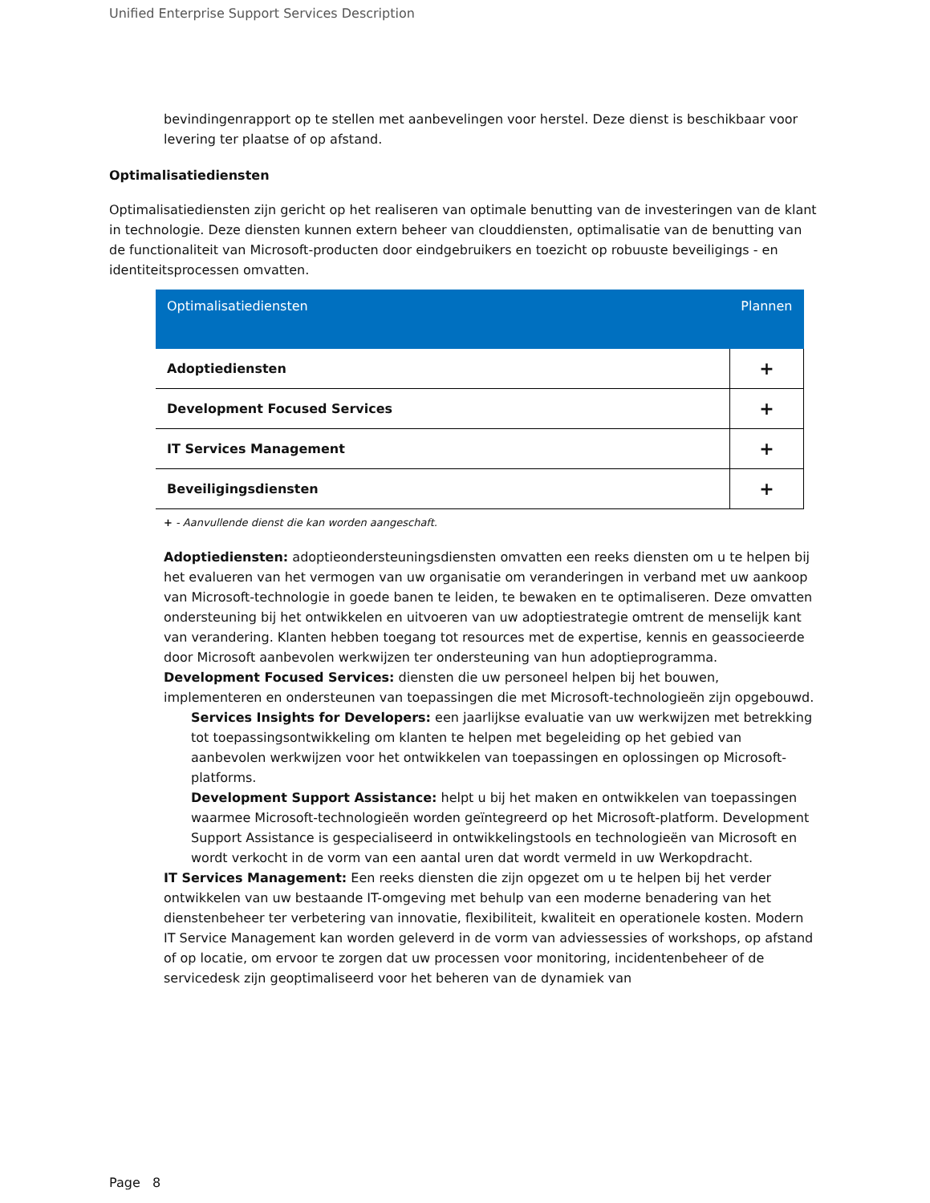Unified Enterprise Support Services Description
bevindingenrapport op te stellen met aanbevelingen voor herstel. Deze dienst is beschikbaar voor levering ter plaatse of op afstand.
Optimalisatiediensten
Optimalisatiediensten zijn gericht op het realiseren van optimale benutting van de investeringen van de klant in technologie. Deze diensten kunnen extern beheer van clouddiensten, optimalisatie van de benutting van de functionaliteit van Microsoft-producten door eindgebruikers en toezicht op robuuste beveiligings - en identiteitsprocessen omvatten.
| Optimalisatiediensten | Plannen |
| --- | --- |
| Adoptiediensten | + |
| Development Focused Services | + |
| IT Services Management | + |
| Beveiligingsdiensten | + |
+ - Aanvullende dienst die kan worden aangeschaft.
Adoptiediensten: adoptieondersteuningsdiensten omvatten een reeks diensten om u te helpen bij het evalueren van het vermogen van uw organisatie om veranderingen in verband met uw aankoop van Microsoft-technologie in goede banen te leiden, te bewaken en te optimaliseren. Deze omvatten ondersteuning bij het ontwikkelen en uitvoeren van uw adoptiestrategie omtrent de menselijk kant van verandering. Klanten hebben toegang tot resources met de expertise, kennis en geassocieerde door Microsoft aanbevolen werkwijzen ter ondersteuning van hun adoptieprogramma.
Development Focused Services: diensten die uw personeel helpen bij het bouwen, implementeren en ondersteunen van toepassingen die met Microsoft-technologieën zijn opgebouwd.
Services Insights for Developers: een jaarlijkse evaluatie van uw werkwijzen met betrekking tot toepassingsontwikkeling om klanten te helpen met begeleiding op het gebied van aanbevolen werkwijzen voor het ontwikkelen van toepassingen en oplossingen op Microsoft-platforms.
Development Support Assistance: helpt u bij het maken en ontwikkelen van toepassingen waarmee Microsoft-technologieën worden geïntegreerd op het Microsoft-platform. Development Support Assistance is gespecialiseerd in ontwikkelingstools en technologieën van Microsoft en wordt verkocht in de vorm van een aantal uren dat wordt vermeld in uw Werkopdracht.
IT Services Management: Een reeks diensten die zijn opgezet om u te helpen bij het verder ontwikkelen van uw bestaande IT-omgeving met behulp van een moderne benadering van het dienstenbeheer ter verbetering van innovatie, flexibiliteit, kwaliteit en operationele kosten. Modern IT Service Management kan worden geleverd in de vorm van adviessessies of workshops, op afstand of op locatie, om ervoor te zorgen dat uw processen voor monitoring, incidentenbeheer of de servicedesk zijn geoptimaliseerd voor het beheren van de dynamiek van
Page 8